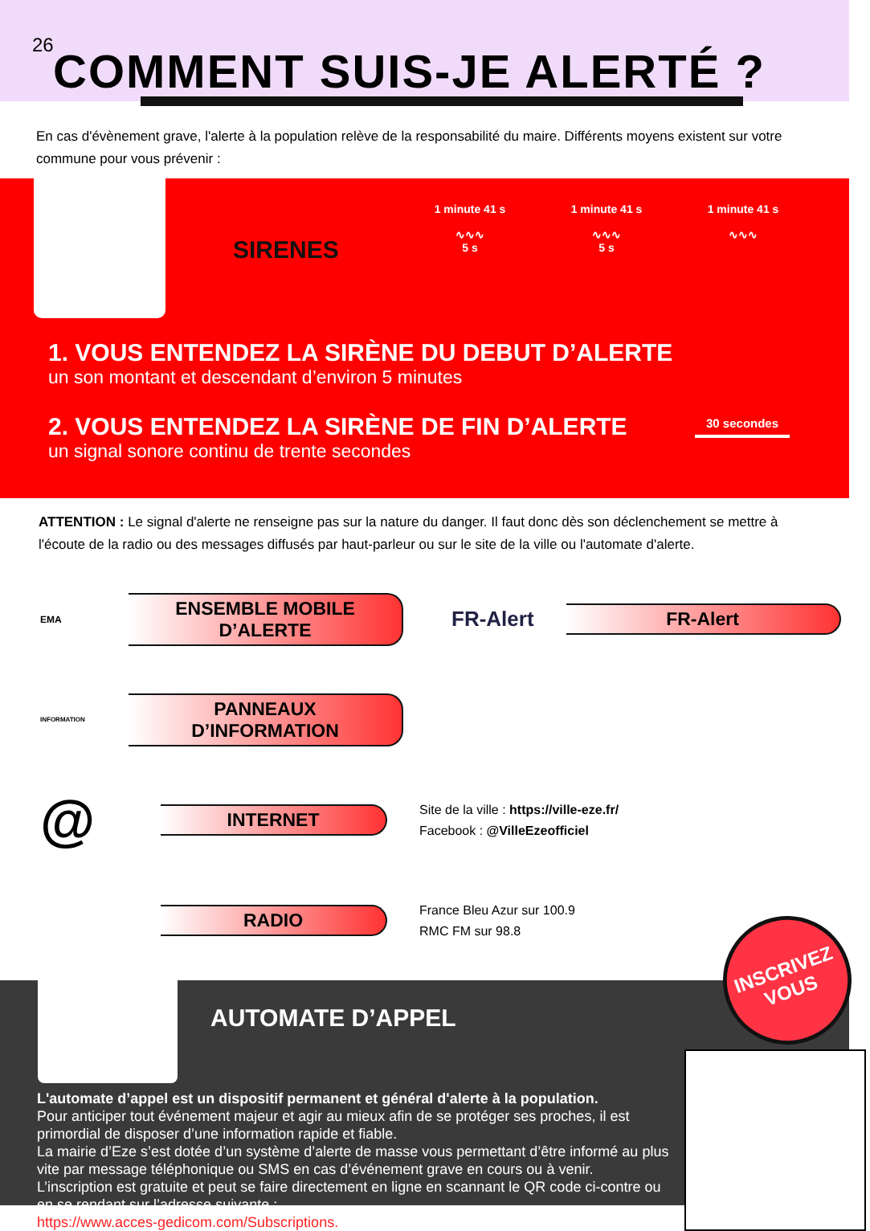26 COMMENT SUIS-JE ALERTÉ ?
En cas d'évènement grave, l'alerte à la population relève de la responsabilité du maire. Différents moyens existent sur votre commune pour vous prévenir :
SIRENES
1 minute 41 s
∿∿∿
5 s
1 minute 41 s
∿∿∿
5 s
1 minute 41 s
∿∿∿
1. VOUS ENTENDEZ LA SIRÈNE DU DEBUT D’ALERTE
un son montant et descendant d’environ 5 minutes
2. VOUS ENTENDEZ LA SIRÈNE DE FIN D’ALERTE
un signal sonore continu de trente secondes
30 secondes
ATTENTION : Le signal d'alerte ne renseigne pas sur la nature du danger. Il faut donc dès son déclenchement se mettre à l'écoute de la radio ou des messages diffusés par haut-parleur ou sur le site de la ville ou l'automate d'alerte.
EMA
ENSEMBLE MOBILE D’ALERTE
FR-Alert
FR-Alert
INFORMATION
PANNEAUX D’INFORMATION
@
INTERNET
Site de la ville : https://ville-eze.fr/
Facebook : @VilleEzeofficiel
RADIO
France Bleu Azur sur 100.9
RMC FM sur 98.8
AUTOMATE D’APPEL
L'automate d’appel est un dispositif permanent et général d'alerte à la population.
Pour anticiper tout événement majeur et agir au mieux afin de se protéger ses proches, il est primordial de disposer d’une information rapide et fiable.
La mairie d’Eze s’est dotée d’un système d’alerte de masse vous permettant d’être informé au plus vite par message téléphonique ou SMS en cas d’événement grave en cours ou à venir.
L’inscription est gratuite et peut se faire directement en ligne en scannant le QR code ci-contre ou en se rendant sur l’adresse suivante :
https://www.acces-gedicom.com/Subscriptions.
INSCRIVEZ
VOUS